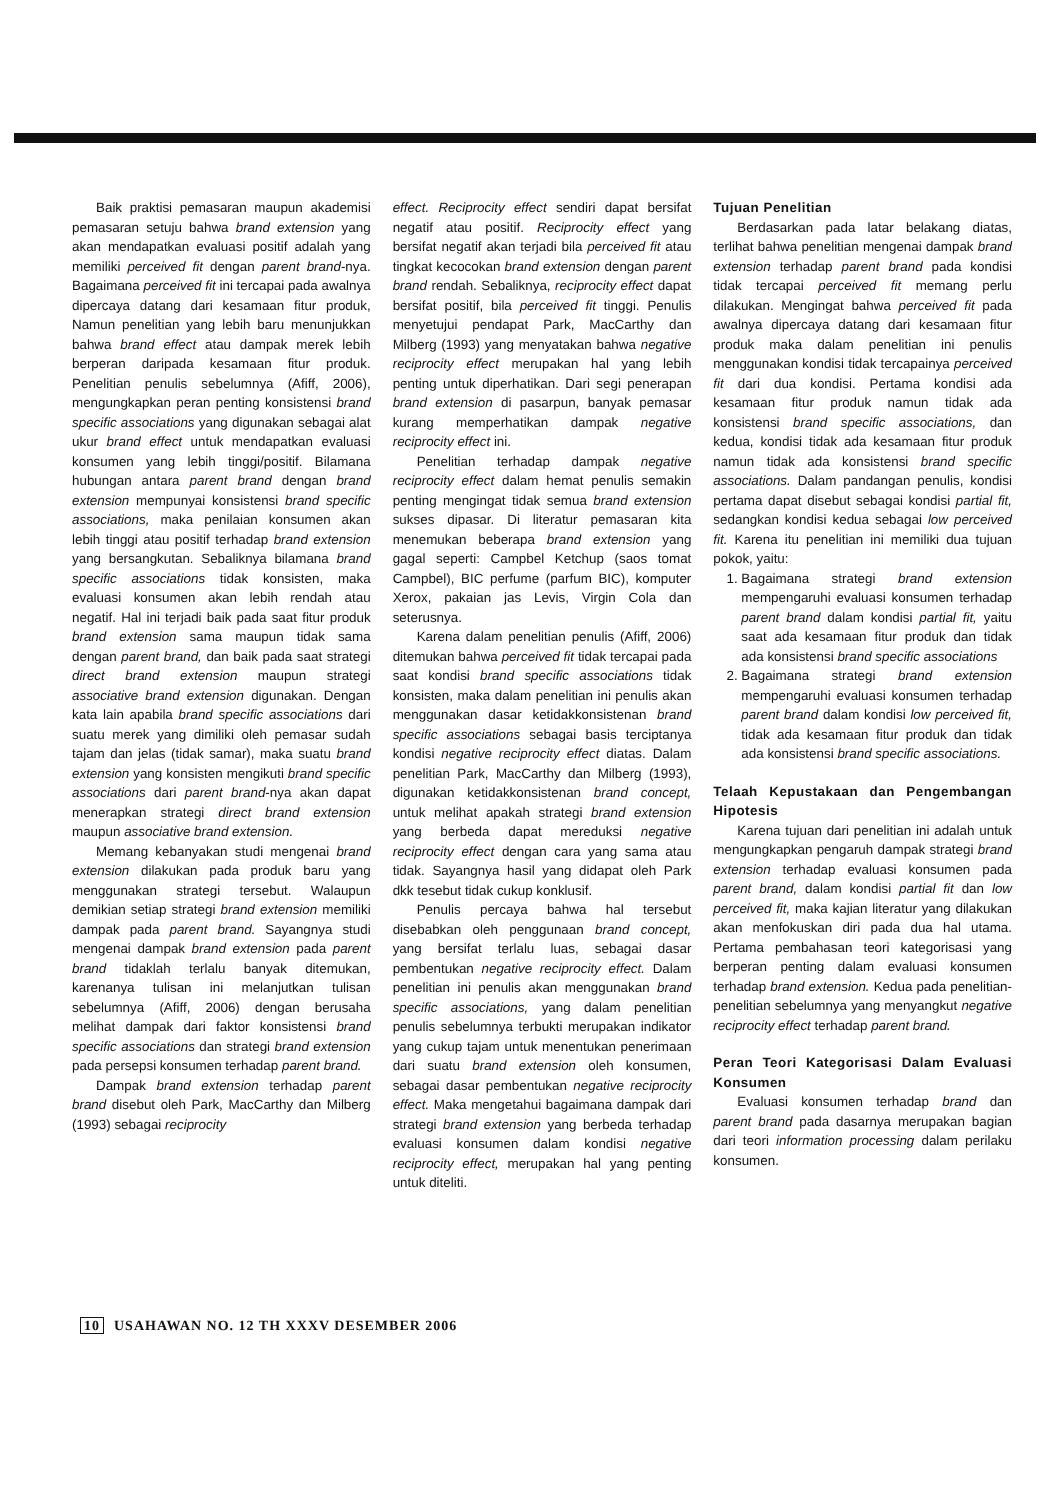Baik praktisi pemasaran maupun akademisi pemasaran setuju bahwa brand extension yang akan mendapatkan evaluasi positif adalah yang memiliki perceived fit dengan parent brand-nya. Bagaimana perceived fit ini tercapai pada awalnya dipercaya datang dari kesamaan fitur produk, Namun penelitian yang lebih baru menunjukkan bahwa brand effect atau dampak merek lebih berperan daripada kesamaan fitur produk. Penelitian penulis sebelumnya (Afiff, 2006), mengungkapkan peran penting konsistensi brand specific associations yang digunakan sebagai alat ukur brand effect untuk mendapatkan evaluasi konsumen yang lebih tinggi/positif. Bilamana hubungan antara parent brand dengan brand extension mempunyai konsistensi brand specific associations, maka penilaian konsumen akan lebih tinggi atau positif terhadap brand extension yang bersangkutan. Sebaliknya bilamana brand specific associations tidak konsisten, maka evaluasi konsumen akan lebih rendah atau negatif. Hal ini terjadi baik pada saat fitur produk brand extension sama maupun tidak sama dengan parent brand, dan baik pada saat strategi direct brand extension maupun strategi associative brand extension digunakan. Dengan kata lain apabila brand specific associations dari suatu merek yang dimiliki oleh pemasar sudah tajam dan jelas (tidak samar), maka suatu brand extension yang konsisten mengikuti brand specific associations dari parent brand-nya akan dapat menerapkan strategi direct brand extension maupun associative brand extension.
Memang kebanyakan studi mengenai brand extension dilakukan pada produk baru yang menggunakan strategi tersebut. Walaupun demikian setiap strategi brand extension memiliki dampak pada parent brand. Sayangnya studi mengenai dampak brand extension pada parent brand tidaklah terlalu banyak ditemukan, karenanya tulisan ini melanjutkan tulisan sebelumnya (Afiff, 2006) dengan berusaha melihat dampak dari faktor konsistensi brand specific associations dan strategi brand extension pada persepsi konsumen terhadap parent brand.
Dampak brand extension terhadap parent brand disebut oleh Park, MacCarthy dan Milberg (1993) sebagai reciprocity
effect. Reciprocity effect sendiri dapat bersifat negatif atau positif. Reciprocity effect yang bersifat negatif akan terjadi bila perceived fit atau tingkat kecocokan brand extension dengan parent brand rendah. Sebaliknya, reciprocity effect dapat bersifat positif, bila perceived fit tinggi. Penulis menyetujui pendapat Park, MacCarthy dan Milberg (1993) yang menyatakan bahwa negative reciprocity effect merupakan hal yang lebih penting untuk diperhatikan. Dari segi penerapan brand extension di pasarpun, banyak pemasar kurang memperhatikan dampak negative reciprocity effect ini.
Penelitian terhadap dampak negative reciprocity effect dalam hemat penulis semakin penting mengingat tidak semua brand extension sukses dipasar. Di literatur pemasaran kita menemukan beberapa brand extension yang gagal seperti: Campbel Ketchup (saos tomat Campbel), BIC perfume (parfum BIC), komputer Xerox, pakaian jas Levis, Virgin Cola dan seterusnya.
Karena dalam penelitian penulis (Afiff, 2006) ditemukan bahwa perceived fit tidak tercapai pada saat kondisi brand specific associations tidak konsisten, maka dalam penelitian ini penulis akan menggunakan dasar ketidakkonsistenan brand specific associations sebagai basis terciptanya kondisi negative reciprocity effect diatas. Dalam penelitian Park, MacCarthy dan Milberg (1993), digunakan ketidakkonsistenan brand concept, untuk melihat apakah strategi brand extension yang berbeda dapat mereduksi negative reciprocity effect dengan cara yang sama atau tidak. Sayangnya hasil yang didapat oleh Park dkk tesebut tidak cukup konklusif.
Penulis percaya bahwa hal tersebut disebabkan oleh penggunaan brand concept, yang bersifat terlalu luas, sebagai dasar pembentukan negative reciprocity effect. Dalam penelitian ini penulis akan menggunakan brand specific associations, yang dalam penelitian penulis sebelumnya terbukti merupakan indikator yang cukup tajam untuk menentukan penerimaan dari suatu brand extension oleh konsumen, sebagai dasar pembentukan negative reciprocity effect. Maka mengetahui bagaimana dampak dari strategi brand extension yang berbeda terhadap evaluasi konsumen dalam kondisi negative reciprocity effect, merupakan hal yang penting untuk diteliti.
Tujuan Penelitian
Berdasarkan pada latar belakang diatas, terlihat bahwa penelitian mengenai dampak brand extension terhadap parent brand pada kondisi tidak tercapai perceived fit memang perlu dilakukan. Mengingat bahwa perceived fit pada awalnya dipercaya datang dari kesamaan fitur produk maka dalam penelitian ini penulis menggunakan kondisi tidak tercapainya perceived fit dari dua kondisi. Pertama kondisi ada kesamaan fitur produk namun tidak ada konsistensi brand specific associations, dan kedua, kondisi tidak ada kesamaan fitur produk namun tidak ada konsistensi brand specific associations. Dalam pandangan penulis, kondisi pertama dapat disebut sebagai kondisi partial fit, sedangkan kondisi kedua sebagai low perceived fit. Karena itu penelitian ini memiliki dua tujuan pokok, yaitu:
1. Bagaimana strategi brand extension mempengaruhi evaluasi konsumen terhadap parent brand dalam kondisi partial fit, yaitu saat ada kesamaan fitur produk dan tidak ada konsistensi brand specific associations
2. Bagaimana strategi brand extension mempengaruhi evaluasi konsumen terhadap parent brand dalam kondisi low perceived fit, tidak ada kesamaan fitur produk dan tidak ada konsistensi brand specific associations.
Telaah Kepustakaan dan Pengembangan Hipotesis
Karena tujuan dari penelitian ini adalah untuk mengungkapkan pengaruh dampak strategi brand extension terhadap evaluasi konsumen pada parent brand, dalam kondisi partial fit dan low perceived fit, maka kajian literatur yang dilakukan akan menfokuskan diri pada dua hal utama. Pertama pembahasan teori kategorisasi yang berperan penting dalam evaluasi konsumen terhadap brand extension. Kedua pada penelitian-penelitian sebelumnya yang menyangkut negative reciprocity effect terhadap parent brand.
Peran Teori Kategorisasi Dalam Evaluasi Konsumen
Evaluasi konsumen terhadap brand dan parent brand pada dasarnya merupakan bagian dari teori information processing dalam perilaku konsumen.
10 USAHAWAN NO. 12 TH XXXV DESEMBER 2006